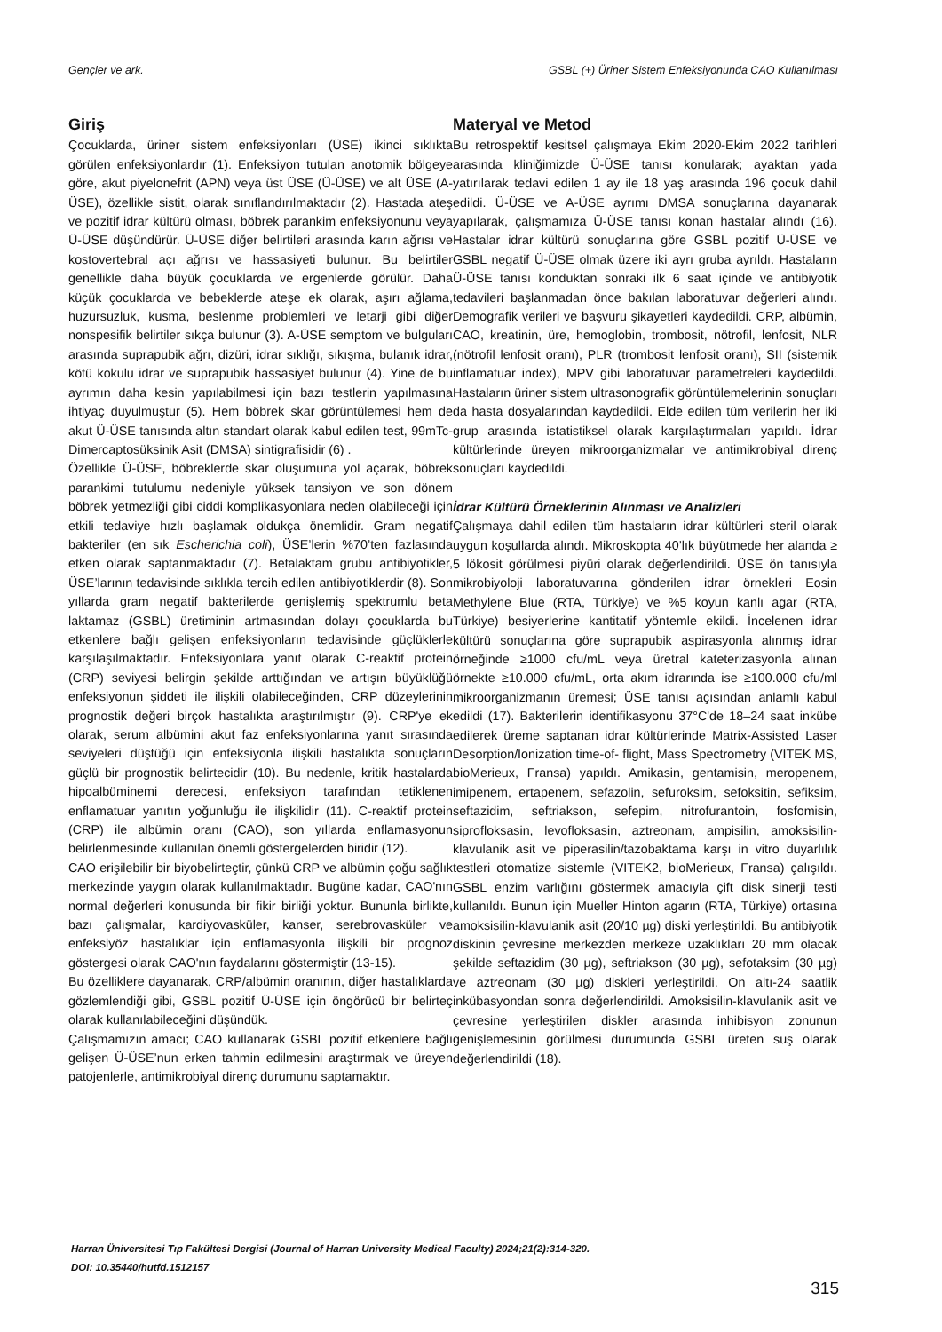Gençler ve ark. GSBL (+) Üriner Sistem Enfeksiyonunda CAO Kullanılması
Giriş
Çocuklarda, üriner sistem enfeksiyonları (ÜSE) ikinci sıklıkta görülen enfeksiyonlardır (1). Enfeksiyon tutulan anotomik bölgeye göre, akut piyelonefrit (APN) veya üst ÜSE (Ü-ÜSE) ve alt ÜSE (A-ÜSE), özellikle sistit, olarak sınıflandırılmaktadır (2). Hastada ateş ve pozitif idrar kültürü olması, böbrek parankim enfeksiyonunu veya Ü-ÜSE düşündürür. Ü-ÜSE diğer belirtileri arasında karın ağrısı ve kostovertebral açı ağrısı ve hassasiyeti bulunur. Bu belirtiler genellikle daha büyük çocuklarda ve ergenlerde görülür. Daha küçük çocuklarda ve bebeklerde ateşe ek olarak, aşırı ağlama, huzursuzluk, kusma, beslenme problemleri ve letarji gibi diğer nonspesifik belirtiler sıkça bulunur (3). A-ÜSE semptom ve bulguları arasında suprapubik ağrı, dizüri, idrar sıklığı, sıkışma, bulanık idrar, kötü kokulu idrar ve suprapubik hassasiyet bulunur (4). Yine de bu ayrımın daha kesin yapılabilmesi için bazı testlerin yapılmasına ihtiyaç duyulmuştur (5). Hem böbrek skar görüntülemesi hem de akut Ü-ÜSE tanısında altın standart olarak kabul edilen test, 99mTc-Dimercaptosüksinik Asit (DMSA) sintigrafisidir (6) .
Özellikle Ü-ÜSE, böbreklerde skar oluşumuna yol açarak, böbrek parankimi tutulumu nedeniyle yüksek tansiyon ve son dönem böbrek yetmezliği gibi ciddi komplikasyonlara neden olabileceği için etkili tedaviye hızlı başlamak oldukça önemlidir. Gram negatif bakteriler (en sık Escherichia coli), ÜSE’lerin %70’ten fazlasında etken olarak saptanmaktadır (7). Betalaktam grubu antibiyotikler, ÜSE’larının tedavisinde sıklıkla tercih edilen antibiyotiklerdir (8). Son yıllarda gram negatif bakterilerde genişlemiş spektrumlu beta laktamaz (GSBL) üretiminin artmasından dolayı çocuklarda bu etkenlere bağlı gelişen enfeksiyonların tedavisinde güçlüklerle karşılaşılmaktadır. Enfeksiyonlara yanıt olarak C-reaktif protein (CRP) seviyesi belirgin şekilde arttığından ve artışın büyüklüğü enfeksiyonun şiddeti ile ilişkili olabileceğinden, CRP düzeylerinin prognostik değeri birçok hastalıkta araştırılmıştır (9). CRP'ye ek olarak, serum albümini akut faz enfeksiyonlarına yanıt sırasında seviyeleri düştüğü için enfeksiyonla ilişkili hastalıkta sonuçların güçlü bir prognostik belirtecidir (10). Bu nedenle, kritik hastalarda hipoalbüminemi derecesi, enfeksiyon tarafından tetiklenen enflamatuar yanıtın yoğunluğu ile ilişkilidir (11). C-reaktif protein (CRP) ile albümin oranı (CAO), son yıllarda enflamasyonun belirlenmesinde kullanılan önemli göstergelerden biridir (12).
CAO erişilebilir bir biyobelirteçtir, çünkü CRP ve albümin çoğu sağlık merkezinde yaygın olarak kullanılmaktadır. Bugüne kadar, CAO'nın normal değerleri konusunda bir fikir birliği yoktur. Bununla birlikte, bazı çalışmalar, kardiyovasküler, kanser, serebrovasküler ve enfeksiyöz hastalıklar için enflamasyonla ilişkili bir prognoz göstergesi olarak CAO'nın faydalarını göstermiştir (13-15).
Bu özelliklere dayanarak, CRP/albümin oranının, diğer hastalıklarda gözlemlendiği gibi, GSBL pozitif Ü-ÜSE için öngörücü bir belirteç olarak kullanılabileceğini düşündük.
Çalışmamızın amacı; CAO kullanarak GSBL pozitif etkenlere bağlı gelişen Ü-ÜSE’nun erken tahmin edilmesini araştırmak ve üreyen patojenlerle, antimikrobiyal direnç durumunu saptamaktır.
Materyal ve Metod
Bu retrospektif kesitsel çalışmaya Ekim 2020-Ekim 2022 tarihleri arasında kliniğimizde Ü-ÜSE tanısı konularak; ayaktan yada yatırılarak tedavi edilen 1 ay ile 18 yaş arasında 196 çocuk dahil edildi. Ü-ÜSE ve A-ÜSE ayrımı DMSA sonuçlarına dayanarak yapılarak, çalışmamıza Ü-ÜSE tanısı konan hastalar alındı (16). Hastalar idrar kültürü sonuçlarına göre GSBL pozitif Ü-ÜSE ve GSBL negatif Ü-ÜSE olmak üzere iki ayrı gruba ayrıldı. Hastaların Ü-ÜSE tanısı konduktan sonraki ilk 6 saat içinde ve antibiyotik tedavileri başlanmadan önce bakılan laboratuvar değerleri alındı. Demografik verileri ve başvuru şikayetleri kaydedildi. CRP, albümin, CAO, kreatinin, üre, hemoglobin, trombosit, nötrofil, lenfosit, NLR (nötrofil lenfosit oranı), PLR (trombosit lenfosit oranı), SII (sistemik inflamatuar index), MPV gibi laboratuvar parametreleri kaydedildi. Hastaların üriner sistem ultrasonografik görüntülemelerinin sonuçları da hasta dosyalarından kaydedildi. Elde edilen tüm verilerin her iki grup arasında istatistiksel olarak karşılaştırmaları yapıldı. İdrar kültürlerinde üreyen mikroorganizmalar ve antimikrobiyal direnç sonuçları kaydedildi.
İdrar Kültürü Örneklerinin Alınması ve Analizleri
Çalışmaya dahil edilen tüm hastaların idrar kültürleri steril olarak uygun koşullarda alındı. Mikroskopta 40’lık büyütmede her alanda ≥ 5 lökosit görülmesi piyüri olarak değerlendirildi. ÜSE ön tanısıyla mikrobiyoloji laboratuvarına gönderilen idrar örnekleri Eosin Methylene Blue (RTA, Türkiye) ve %5 koyun kanlı agar (RTA, Türkiye) besiyerlerine kantitatif yöntemle ekildi. İncelenen idrar kültürü sonuçlarına göre suprapubik aspirasyonla alınmış idrar örneğinde ≥1000 cfu/mL veya üretral kateterizasyonla alınan örnekte ≥10.000 cfu/mL, orta akım idrarında ise ≥100.000 cfu/ml mikroorganizmanın üremesi; ÜSE tanısı açısından anlamlı kabul edildi (17). Bakterilerin identifikasyonu 37°C'de 18–24 saat inkübe edilerek üreme saptanan idrar kültürlerinde Matrix-Assisted Laser Desorption/Ionization time-of- flight, Mass Spectrometry (VITEK MS, bioMerieux, Fransa) yapıldı. Amikasin, gentamisin, meropenem, imipenem, ertapenem, sefazolin, sefuroksim, sefoksitin, sefiksim, seftazidim, seftriakson, sefepim, nitrofurantoin, fosfomisin, siprofloksasin, levofloksasin, aztreonam, ampisilin, amoksisilin-klavulanik asit ve piperasilin/tazobaktama karşı in vitro duyarlılık testleri otomatize sistemle (VITEK2, bioMerieux, Fransa) çalışıldı. GSBL enzim varlığını göstermek amacıyla çift disk sinerji testi kullanıldı. Bunun için Mueller Hinton agarın (RTA, Türkiye) ortasına amoksisilin-klavulanik asit (20/10 µg) diski yerleştirildi. Bu antibiyotik diskinin çevresine merkezden merkeze uzaklıkları 20 mm olacak şekilde seftazidim (30 µg), seftriakson (30 µg), sefotaksim (30 µg) ve aztreonam (30 µg) diskleri yerleştirildi. On altı-24 saatlik inkübasyondan sonra değerlendirildi. Amoksisilin-klavulanik asit ve çevresine yerleştirilen diskler arasında inhibisyon zonunun genişlemesinin görülmesi durumunda GSBL üreten suş olarak değerlendirildi (18).
Harran Üniversitesi Tıp Fakültesi Dergisi (Journal of Harran University Medical Faculty) 2024;21(2):314-320.
DOI: 10.35440/hutfd.1512157
315